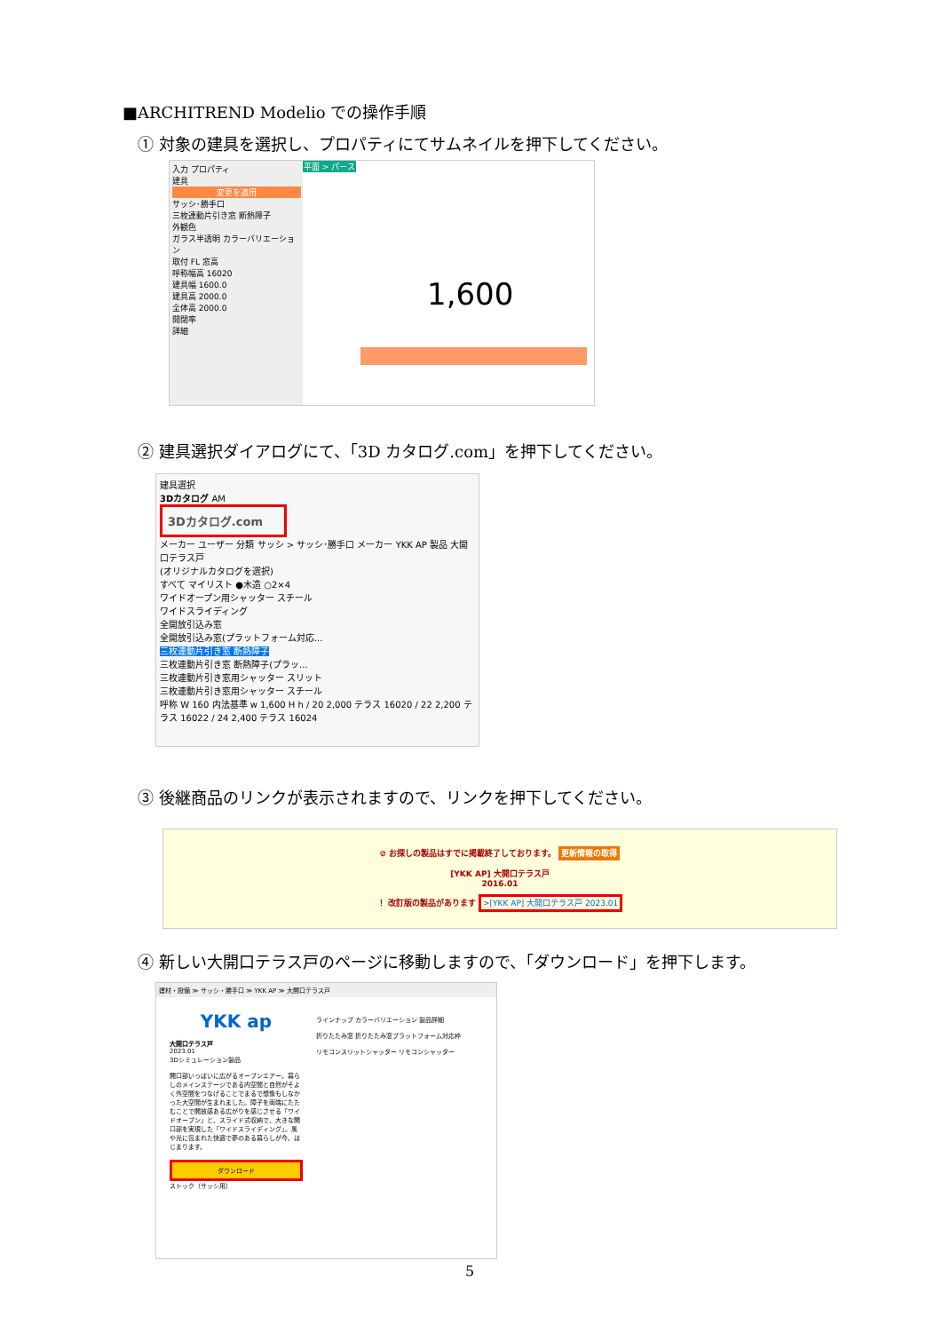■ARCHITREND Modelio での操作手順
① 対象の建具を選択し、プロパティにてサムネイルを押下してください。
入力 プロパティ
建具
変更を適用
サッシ･勝手口
三枚連動片引き窓 断熱障子
外観色
ガラス半透明 カラーバリエーション
取付 FL 窓高
呼称幅高 16020
建具幅 1600.0
建具高 2000.0
全体高 2000.0
開閉率
詳細
平面 > パース
1,600
② 建具選択ダイアログにて、「3D カタログ.com」を押下してください。
建具選択
3Dカタログ AM
3Dカタログ.com
メーカー ユーザー 分類 サッシ > サッシ･勝手口 メーカー YKK AP 製品 大開口テラス戸
(オリジナルカタログを選択)
すべて マイリスト ●木造 ○2×4
ワイドオープン用シャッター スチール
ワイドスライディング
全開放引込み窓
全開放引込み窓(プラットフォーム対応...
三枚連動片引き窓 断熱障子
三枚連動片引き窓 断熱障子(プラッ...
三枚連動片引き窓用シャッター スリット
三枚連動片引き窓用シャッター スチール
呼称 W 160 内法基準 w 1,600 H h / 20 2,000 テラス 16020 / 22 2,200 テラス 16022 / 24 2,400 テラス 16024
③ 後継商品のリンクが表示されますので、リンクを押下してください。
⊘ お探しの製品はすでに掲載終了しております。 更新情報の取得
[YKK AP] 大開口テラス戸
2016.01
！ 改訂版の製品があります >[YKK AP] 大開口テラス戸 2023.01
④ 新しい大開口テラス戸のページに移動しますので、「ダウンロード」を押下します。
建材・設備 ≫ サッシ・勝手口 ≫ YKK AP ≫ 大開口テラス戸
YKK ap
大開口テラス戸
2023.01
3Dシミュレーション製品
開口部いっぱいに広がるオープンエアー。暮らしのメインステージである内空間と自然がそよく外空間をつなげることでまるで想像もしなかった大空間が生まれました。障子を両端にたたむことで開放感ある広がりを感じさせる「ワイドオープン」と、スライド式収納で、大きな開口部を実現した「ワイドスライディング」。風や光に包まれた快適で夢のある暮らしが今、はじまります。
ダウンロード
ストック（サッシ用）
ラインナップ カラーバリエーション 製品詳細
折りたたみ窓 折りたたみ窓プラットフォーム対応枠
リモコンスリットシャッター リモコンシャッター
5